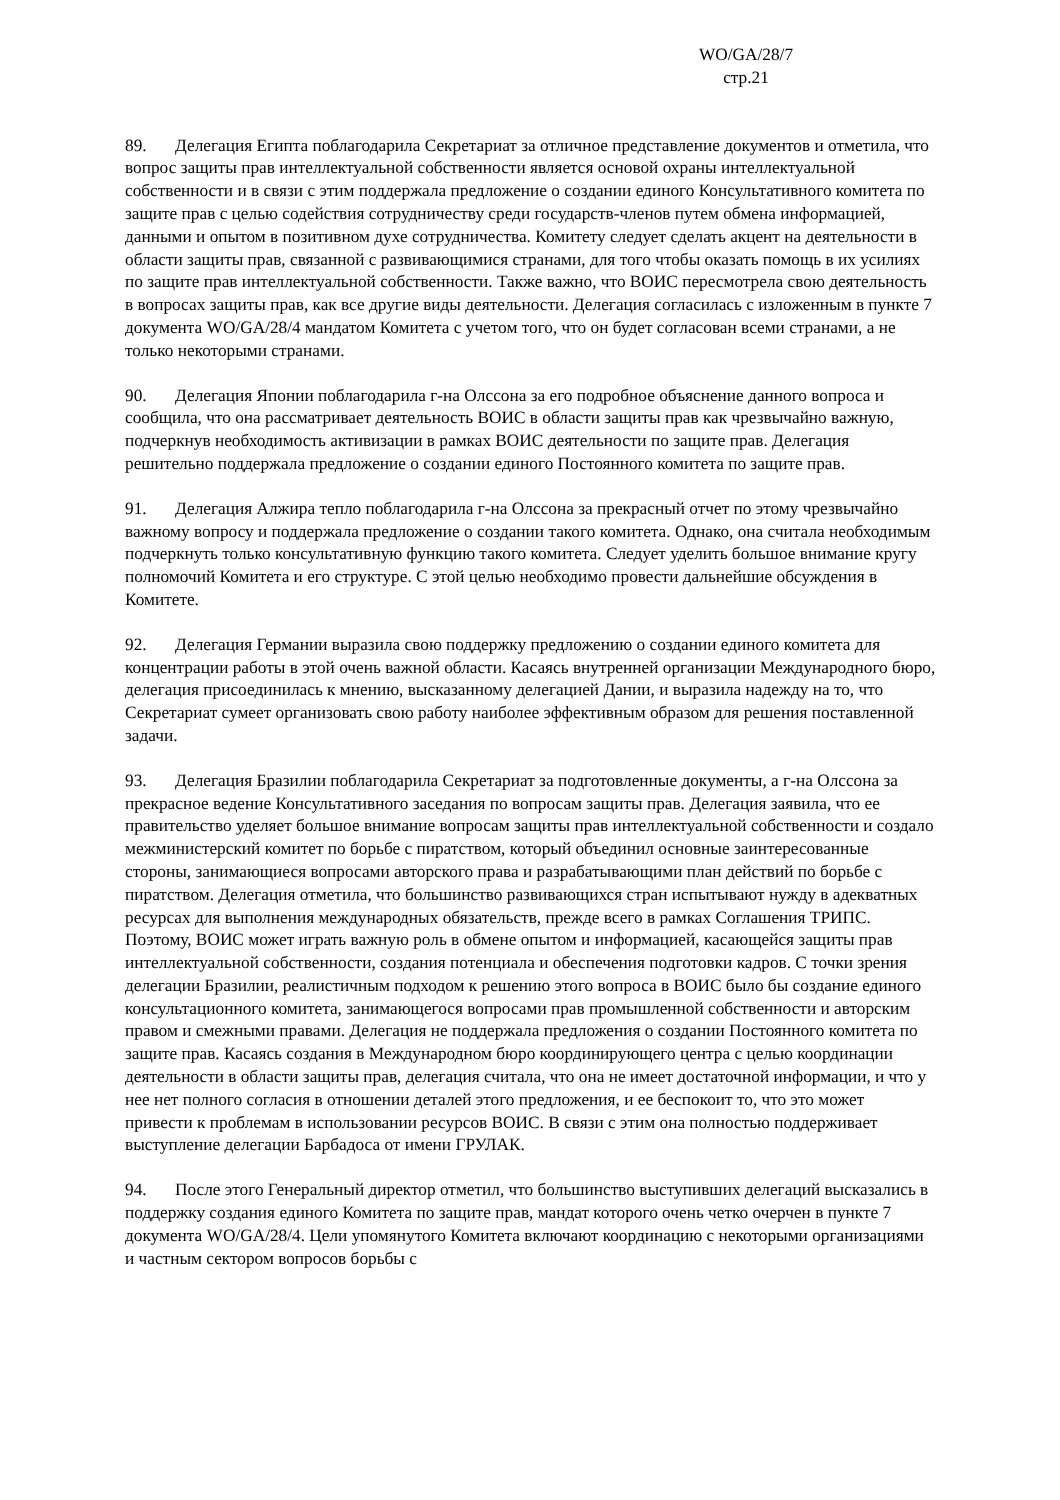WO/GA/28/7
стр.21
89. Делегация Египта поблагодарила Секретариат за отличное представление документов и отметила, что вопрос защиты прав интеллектуальной собственности является основой охраны интеллектуальной собственности и в связи с этим поддержала предложение о создании единого Консультативного комитета по защите прав с целью содействия сотрудничеству среди государств-членов путем обмена информацией, данными и опытом в позитивном духе сотрудничества. Комитету следует сделать акцент на деятельности в области защиты прав, связанной с развивающимися странами, для того чтобы оказать помощь в их усилиях по защите прав интеллектуальной собственности. Также важно, что ВОИС пересмотрела свою деятельность в вопросах защиты прав, как все другие виды деятельности. Делегация согласилась с изложенным в пункте 7 документа WO/GA/28/4 мандатом Комитета с учетом того, что он будет согласован всеми странами, а не только некоторыми странами.
90. Делегация Японии поблагодарила г-на Олссона за его подробное объяснение данного вопроса и сообщила, что она рассматривает деятельность ВОИС в области защиты прав как чрезвычайно важную, подчеркнув необходимость активизации в рамках ВОИС деятельности по защите прав. Делегация решительно поддержала предложение о создании единого Постоянного комитета по защите прав.
91. Делегация Алжира тепло поблагодарила г-на Олссона за прекрасный отчет по этому чрезвычайно важному вопросу и поддержала предложение о создании такого комитета. Однако, она считала необходимым подчеркнуть только консультативную функцию такого комитета. Следует уделить большое внимание кругу полномочий Комитета и его структуре. С этой целью необходимо провести дальнейшие обсуждения в Комитете.
92. Делегация Германии выразила свою поддержку предложению о создании единого комитета для концентрации работы в этой очень важной области. Касаясь внутренней организации Международного бюро, делегация присоединилась к мнению, высказанному делегацией Дании, и выразила надежду на то, что Секретариат сумеет организовать свою работу наиболее эффективным образом для решения поставленной задачи.
93. Делегация Бразилии поблагодарила Секретариат за подготовленные документы, а г-на Олссона за прекрасное ведение Консультативного заседания по вопросам защиты прав. Делегация заявила, что ее правительство уделяет большое внимание вопросам защиты прав интеллектуальной собственности и создало межминистерский комитет по борьбе с пиратством, который объединил основные заинтересованные стороны, занимающиеся вопросами авторского права и разрабатывающими план действий по борьбе с пиратством. Делегация отметила, что большинство развивающихся стран испытывают нужду в адекватных ресурсах для выполнения международных обязательств, прежде всего в рамках Соглашения ТРИПС. Поэтому, ВОИС может играть важную роль в обмене опытом и информацией, касающейся защиты прав интеллектуальной собственности, создания потенциала и обеспечения подготовки кадров. С точки зрения делегации Бразилии, реалистичным подходом к решению этого вопроса в ВОИС было бы создание единого консультационного комитета, занимающегося вопросами прав промышленной собственности и авторским правом и смежными правами. Делегация не поддержала предложения о создании Постоянного комитета по защите прав. Касаясь создания в Международном бюро координирующего центра с целью координации деятельности в области защиты прав, делегация считала, что она не имеет достаточной информации, и что у нее нет полного согласия в отношении деталей этого предложения, и ее беспокоит то, что это может привести к проблемам в использовании ресурсов ВОИС. В связи с этим она полностью поддерживает выступление делегации Барбадоса от имени ГРУЛАК.
94. После этого Генеральный директор отметил, что большинство выступивших делегаций высказались в поддержку создания единого Комитета по защите прав, мандат которого очень четко очерчен в пункте 7 документа WO/GA/28/4. Цели упомянутого Комитета включают координацию с некоторыми организациями и частным сектором вопросов борьбы с